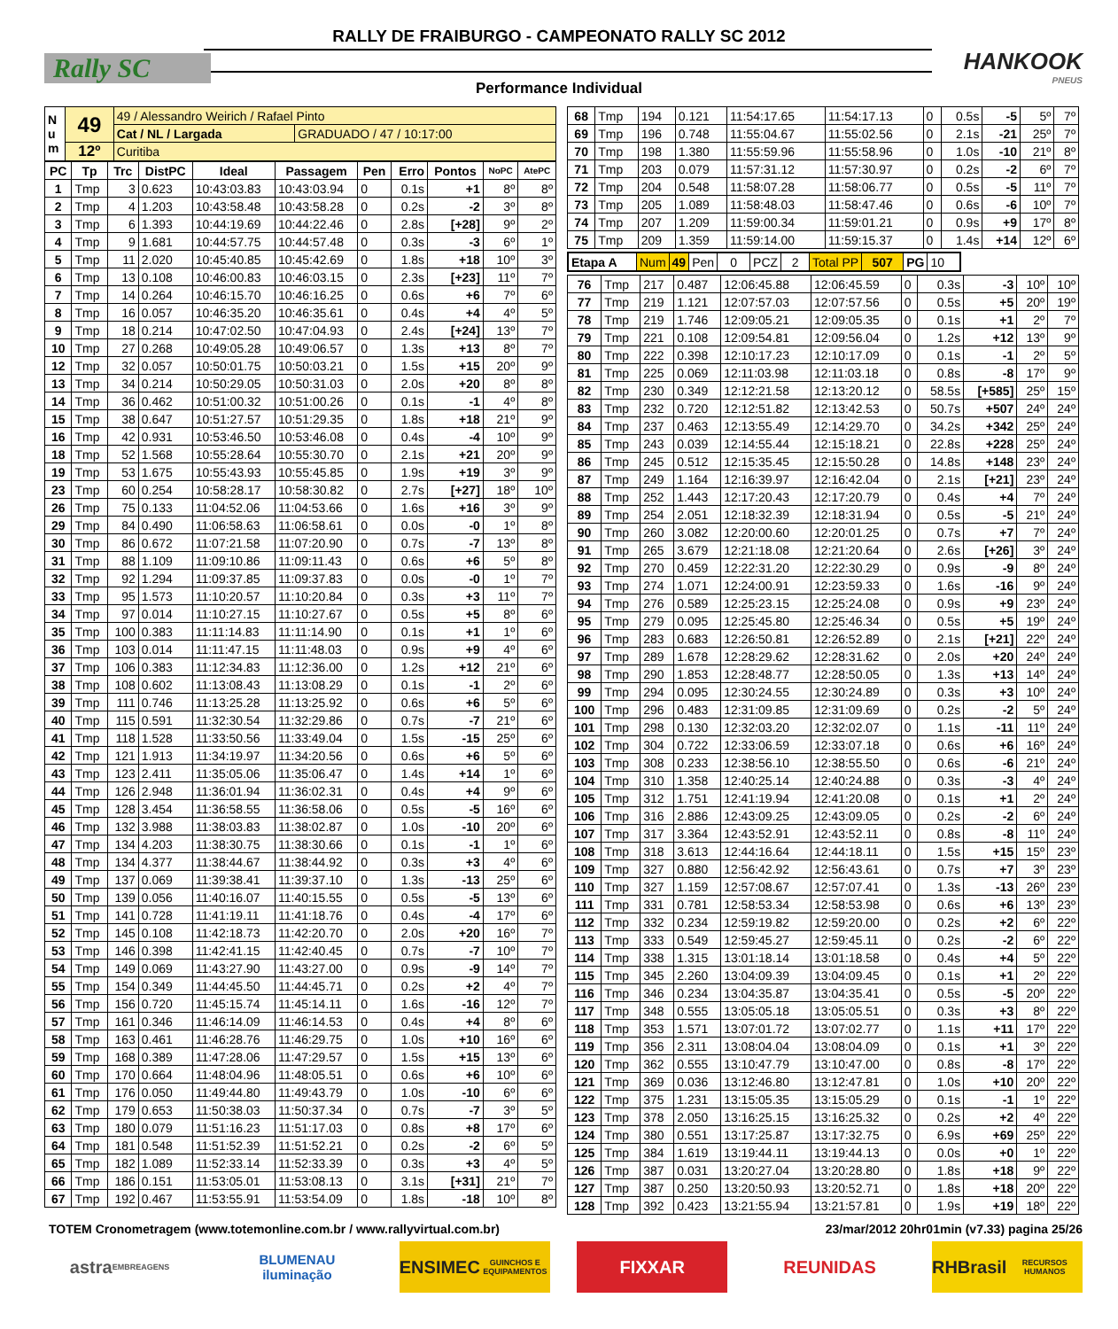RALLY DE FRAIBURGO - CAMPEONATO RALLY SC 2012
Rally SC HANKOOK
PNEUS
Performance Individual
| N u m | 49 | 49 / Alessandro Weirich / Rafael Pinto | |
| | | Cat / NL / Largada | GRADUADO / 47 / 10:17:00 |
| | 12º | Curitiba | |
| PC | Tp | Trc | DistPC | Ideal | Passagem | Pen | Erro | Pontos | NoPC | AtePC |
| --- | --- | --- | --- | --- | --- | --- | --- | --- | --- | --- |
| 1 | Tmp | 3 | 0.623 | 10:43:03.83 | 10:43:03.94 | 0 | 0.1s | +1 | 8º | 8º |
| 2 | Tmp | 4 | 1.203 | 10:43:58.48 | 10:43:58.28 | 0 | 0.2s | -2 | 3º | 8º |
| 3 | Tmp | 6 | 1.393 | 10:44:19.69 | 10:44:22.46 | 0 | 2.8s | [+28] | 9º | 2º |
| 4 | Tmp | 9 | 1.681 | 10:44:57.75 | 10:44:57.48 | 0 | 0.3s | -3 | 6º | 1º |
| 5 | Tmp | 11 | 2.020 | 10:45:40.85 | 10:45:42.69 | 0 | 1.8s | +18 | 10º | 3º |
| 6 | Tmp | 13 | 0.108 | 10:46:00.83 | 10:46:03.15 | 0 | 2.3s | [+23] | 11º | 7º |
| 7 | Tmp | 14 | 0.264 | 10:46:15.70 | 10:46:16.25 | 0 | 0.6s | +6 | 7º | 6º |
| 8 | Tmp | 16 | 0.057 | 10:46:35.20 | 10:46:35.61 | 0 | 0.4s | +4 | 4º | 5º |
| 9 | Tmp | 18 | 0.214 | 10:47:02.50 | 10:47:04.93 | 0 | 2.4s | [+24] | 13º | 7º |
| 10 | Tmp | 27 | 0.268 | 10:49:05.28 | 10:49:06.57 | 0 | 1.3s | +13 | 8º | 7º |
| 12 | Tmp | 32 | 0.057 | 10:50:01.75 | 10:50:03.21 | 0 | 1.5s | +15 | 20º | 9º |
| 13 | Tmp | 34 | 0.214 | 10:50:29.05 | 10:50:31.03 | 0 | 2.0s | +20 | 8º | 8º |
| 14 | Tmp | 36 | 0.462 | 10:51:00.32 | 10:51:00.26 | 0 | 0.1s | -1 | 4º | 8º |
| 15 | Tmp | 38 | 0.647 | 10:51:27.57 | 10:51:29.35 | 0 | 1.8s | +18 | 21º | 9º |
| 16 | Tmp | 42 | 0.931 | 10:53:46.50 | 10:53:46.08 | 0 | 0.4s | -4 | 10º | 9º |
| 18 | Tmp | 52 | 1.568 | 10:55:28.64 | 10:55:30.70 | 0 | 2.1s | +21 | 20º | 9º |
| 19 | Tmp | 53 | 1.675 | 10:55:43.93 | 10:55:45.85 | 0 | 1.9s | +19 | 3º | 9º |
| 23 | Tmp | 60 | 0.254 | 10:58:28.17 | 10:58:30.82 | 0 | 2.7s | [+27] | 18º | 10º |
| 26 | Tmp | 75 | 0.133 | 11:04:52.06 | 11:04:53.66 | 0 | 1.6s | +16 | 3º | 9º |
| 29 | Tmp | 84 | 0.490 | 11:06:58.63 | 11:06:58.61 | 0 | 0.0s | -0 | 1º | 8º |
| 30 | Tmp | 86 | 0.672 | 11:07:21.58 | 11:07:20.90 | 0 | 0.7s | -7 | 13º | 8º |
| 31 | Tmp | 88 | 1.109 | 11:09:10.86 | 11:09:11.43 | 0 | 0.6s | +6 | 5º | 8º |
| 32 | Tmp | 92 | 1.294 | 11:09:37.85 | 11:09:37.83 | 0 | 0.0s | -0 | 1º | 7º |
| 33 | Tmp | 95 | 1.573 | 11:10:20.57 | 11:10:20.84 | 0 | 0.3s | +3 | 11º | 7º |
| 34 | Tmp | 97 | 0.014 | 11:10:27.15 | 11:10:27.67 | 0 | 0.5s | +5 | 8º | 6º |
| 35 | Tmp | 100 | 0.383 | 11:11:14.83 | 11:11:14.90 | 0 | 0.1s | +1 | 1º | 6º |
| 36 | Tmp | 103 | 0.014 | 11:11:47.15 | 11:11:48.03 | 0 | 0.9s | +9 | 4º | 6º |
| 37 | Tmp | 106 | 0.383 | 11:12:34.83 | 11:12:36.00 | 0 | 1.2s | +12 | 21º | 6º |
| 38 | Tmp | 108 | 0.602 | 11:13:08.43 | 11:13:08.29 | 0 | 0.1s | -1 | 2º | 6º |
| 39 | Tmp | 111 | 0.746 | 11:13:25.28 | 11:13:25.92 | 0 | 0.6s | +6 | 5º | 6º |
| 40 | Tmp | 115 | 0.591 | 11:32:30.54 | 11:32:29.86 | 0 | 0.7s | -7 | 21º | 6º |
| 41 | Tmp | 118 | 1.528 | 11:33:50.56 | 11:33:49.04 | 0 | 1.5s | -15 | 25º | 6º |
| 42 | Tmp | 121 | 1.913 | 11:34:19.97 | 11:34:20.56 | 0 | 0.6s | +6 | 5º | 6º |
| 43 | Tmp | 123 | 2.411 | 11:35:05.06 | 11:35:06.47 | 0 | 1.4s | +14 | 1º | 6º |
| 44 | Tmp | 126 | 2.948 | 11:36:01.94 | 11:36:02.31 | 0 | 0.4s | +4 | 9º | 6º |
| 45 | Tmp | 128 | 3.454 | 11:36:58.55 | 11:36:58.06 | 0 | 0.5s | -5 | 16º | 6º |
| 46 | Tmp | 132 | 3.988 | 11:38:03.83 | 11:38:02.87 | 0 | 1.0s | -10 | 20º | 6º |
| 47 | Tmp | 134 | 4.203 | 11:38:30.75 | 11:38:30.66 | 0 | 0.1s | -1 | 1º | 6º |
| 48 | Tmp | 134 | 4.377 | 11:38:44.67 | 11:38:44.92 | 0 | 0.3s | +3 | 4º | 6º |
| 49 | Tmp | 137 | 0.069 | 11:39:38.41 | 11:39:37.10 | 0 | 1.3s | -13 | 25º | 6º |
| 50 | Tmp | 139 | 0.056 | 11:40:16.07 | 11:40:15.55 | 0 | 0.5s | -5 | 13º | 6º |
| 51 | Tmp | 141 | 0.728 | 11:41:19.11 | 11:41:18.76 | 0 | 0.4s | -4 | 17º | 6º |
| 52 | Tmp | 145 | 0.108 | 11:42:18.73 | 11:42:20.70 | 0 | 2.0s | +20 | 16º | 7º |
| 53 | Tmp | 146 | 0.398 | 11:42:41.15 | 11:42:40.45 | 0 | 0.7s | -7 | 10º | 7º |
| 54 | Tmp | 149 | 0.069 | 11:43:27.90 | 11:43:27.00 | 0 | 0.9s | -9 | 14º | 7º |
| 55 | Tmp | 154 | 0.349 | 11:44:45.50 | 11:44:45.71 | 0 | 0.2s | +2 | 4º | 7º |
| 56 | Tmp | 156 | 0.720 | 11:45:15.74 | 11:45:14.11 | 0 | 1.6s | -16 | 12º | 7º |
| 57 | Tmp | 161 | 0.346 | 11:46:14.09 | 11:46:14.53 | 0 | 0.4s | +4 | 8º | 6º |
| 58 | Tmp | 163 | 0.461 | 11:46:28.76 | 11:46:29.75 | 0 | 1.0s | +10 | 16º | 6º |
| 59 | Tmp | 168 | 0.389 | 11:47:28.06 | 11:47:29.57 | 0 | 1.5s | +15 | 13º | 6º |
| 60 | Tmp | 170 | 0.664 | 11:48:04.96 | 11:48:05.51 | 0 | 0.6s | +6 | 10º | 6º |
| 61 | Tmp | 176 | 0.050 | 11:49:44.80 | 11:49:43.79 | 0 | 1.0s | -10 | 6º | 6º |
| 62 | Tmp | 179 | 0.653 | 11:50:38.03 | 11:50:37.34 | 0 | 0.7s | -7 | 3º | 5º |
| 63 | Tmp | 180 | 0.079 | 11:51:16.23 | 11:51:17.03 | 0 | 0.8s | +8 | 17º | 6º |
| 64 | Tmp | 181 | 0.548 | 11:51:52.39 | 11:51:52.21 | 0 | 0.2s | -2 | 6º | 5º |
| 65 | Tmp | 182 | 1.089 | 11:52:33.14 | 11:52:33.39 | 0 | 0.3s | +3 | 4º | 5º |
| 66 | Tmp | 186 | 0.151 | 11:53:05.01 | 11:53:08.13 | 0 | 3.1s | [+31] | 21º | 7º |
| 67 | Tmp | 192 | 0.467 | 11:53:55.91 | 11:53:54.09 | 0 | 1.8s | -18 | 10º | 8º |
| 68 | Tmp | 194 | 0.121 | 11:54:17.65 | 11:54:17.13 | 0 | 0.5s | -5 | 5º | 7º |
| 69 | Tmp | 196 | 0.748 | 11:55:04.67 | 11:55:02.56 | 0 | 2.1s | -21 | 25º | 7º |
| 70 | Tmp | 198 | 1.380 | 11:55:59.96 | 11:55:58.96 | 0 | 1.0s | -10 | 21º | 8º |
| 71 | Tmp | 203 | 0.079 | 11:57:31.12 | 11:57:30.97 | 0 | 0.2s | -2 | 6º | 7º |
| 72 | Tmp | 204 | 0.548 | 11:58:07.28 | 11:58:06.77 | 0 | 0.5s | -5 | 11º | 7º |
| 73 | Tmp | 205 | 1.089 | 11:58:48.03 | 11:58:47.46 | 0 | 0.6s | -6 | 10º | 7º |
| 74 | Tmp | 207 | 1.209 | 11:59:00.34 | 11:59:01.21 | 0 | 0.9s | +9 | 17º | 8º |
| 75 | Tmp | 209 | 1.359 | 11:59:14.00 | 11:59:15.37 | 0 | 1.4s | +14 | 12º | 6º |
| Etapa A | Num | 49 | Pen | 0 | PCZ | 2 | Total PP | 507 | PG | 10 |
| 76 | Tmp | 217 | 0.487 | 12:06:45.88 | 12:06:45.59 | 0 | 0.3s | -3 | 10º | 10º |
| 77 | Tmp | 219 | 1.121 | 12:07:57.03 | 12:07:57.56 | 0 | 0.5s | +5 | 20º | 19º |
| 78 | Tmp | 219 | 1.746 | 12:09:05.21 | 12:09:05.35 | 0 | 0.1s | +1 | 2º | 7º |
| 79 | Tmp | 221 | 0.108 | 12:09:54.81 | 12:09:56.04 | 0 | 1.2s | +12 | 13º | 9º |
| 80 | Tmp | 222 | 0.398 | 12:10:17.23 | 12:10:17.09 | 0 | 0.1s | -1 | 2º | 5º |
| 81 | Tmp | 225 | 0.069 | 12:11:03.98 | 12:11:03.18 | 0 | 0.8s | -8 | 17º | 9º |
| 82 | Tmp | 230 | 0.349 | 12:12:21.58 | 12:13:20.12 | 0 | 58.5s | [+585] | 25º | 15º |
| 83 | Tmp | 232 | 0.720 | 12:12:51.82 | 12:13:42.53 | 0 | 50.7s | +507 | 24º | 24º |
| 84 | Tmp | 237 | 0.463 | 12:13:55.49 | 12:14:29.70 | 0 | 34.2s | +342 | 25º | 24º |
| 85 | Tmp | 243 | 0.039 | 12:14:55.44 | 12:15:18.21 | 0 | 22.8s | +228 | 25º | 24º |
| 86 | Tmp | 245 | 0.512 | 12:15:35.45 | 12:15:50.28 | 0 | 14.8s | +148 | 23º | 24º |
| 87 | Tmp | 249 | 1.164 | 12:16:39.97 | 12:16:42.04 | 0 | 2.1s | [+21] | 23º | 24º |
| 88 | Tmp | 252 | 1.443 | 12:17:20.43 | 12:17:20.79 | 0 | 0.4s | +4 | 7º | 24º |
| 89 | Tmp | 254 | 2.051 | 12:18:32.39 | 12:18:31.94 | 0 | 0.5s | -5 | 21º | 24º |
| 90 | Tmp | 260 | 3.082 | 12:20:00.60 | 12:20:01.25 | 0 | 0.7s | +7 | 7º | 24º |
| 91 | Tmp | 265 | 3.679 | 12:21:18.08 | 12:21:20.64 | 0 | 2.6s | [+26] | 3º | 24º |
| 92 | Tmp | 270 | 0.459 | 12:22:31.20 | 12:22:30.29 | 0 | 0.9s | -9 | 8º | 24º |
| 93 | Tmp | 274 | 1.071 | 12:24:00.91 | 12:23:59.33 | 0 | 1.6s | -16 | 9º | 24º |
| 94 | Tmp | 276 | 0.589 | 12:25:23.15 | 12:25:24.08 | 0 | 0.9s | +9 | 23º | 24º |
| 95 | Tmp | 279 | 0.095 | 12:25:45.80 | 12:25:46.34 | 0 | 0.5s | +5 | 19º | 24º |
| 96 | Tmp | 283 | 0.683 | 12:26:50.81 | 12:26:52.89 | 0 | 2.1s | [+21] | 22º | 24º |
| 97 | Tmp | 289 | 1.678 | 12:28:29.62 | 12:28:31.62 | 0 | 2.0s | +20 | 24º | 24º |
| 98 | Tmp | 290 | 1.853 | 12:28:48.77 | 12:28:50.05 | 0 | 1.3s | +13 | 14º | 24º |
| 99 | Tmp | 294 | 0.095 | 12:30:24.55 | 12:30:24.89 | 0 | 0.3s | +3 | 10º | 24º |
| 100 | Tmp | 296 | 0.483 | 12:31:09.85 | 12:31:09.69 | 0 | 0.2s | -2 | 5º | 24º |
| 101 | Tmp | 298 | 0.130 | 12:32:03.20 | 12:32:02.07 | 0 | 1.1s | -11 | 11º | 24º |
| 102 | Tmp | 304 | 0.722 | 12:33:06.59 | 12:33:07.18 | 0 | 0.6s | +6 | 16º | 24º |
| 103 | Tmp | 308 | 0.233 | 12:38:56.10 | 12:38:55.50 | 0 | 0.6s | -6 | 21º | 24º |
| 104 | Tmp | 310 | 1.358 | 12:40:25.14 | 12:40:24.88 | 0 | 0.3s | -3 | 4º | 24º |
| 105 | Tmp | 312 | 1.751 | 12:41:19.94 | 12:41:20.08 | 0 | 0.1s | +1 | 2º | 24º |
| 106 | Tmp | 316 | 2.886 | 12:43:09.25 | 12:43:09.05 | 0 | 0.2s | -2 | 6º | 24º |
| 107 | Tmp | 317 | 3.364 | 12:43:52.91 | 12:43:52.11 | 0 | 0.8s | -8 | 11º | 24º |
| 108 | Tmp | 318 | 3.613 | 12:44:16.64 | 12:44:18.11 | 0 | 1.5s | +15 | 15º | 23º |
| 109 | Tmp | 327 | 0.880 | 12:56:42.92 | 12:56:43.61 | 0 | 0.7s | +7 | 3º | 23º |
| 110 | Tmp | 327 | 1.159 | 12:57:08.67 | 12:57:07.41 | 0 | 1.3s | -13 | 26º | 23º |
| 111 | Tmp | 331 | 0.781 | 12:58:53.34 | 12:58:53.98 | 0 | 0.6s | +6 | 13º | 23º |
| 112 | Tmp | 332 | 0.234 | 12:59:19.82 | 12:59:20.00 | 0 | 0.2s | +2 | 6º | 22º |
| 113 | Tmp | 333 | 0.549 | 12:59:45.27 | 12:59:45.11 | 0 | 0.2s | -2 | 6º | 22º |
| 114 | Tmp | 338 | 1.315 | 13:01:18.14 | 13:01:18.58 | 0 | 0.4s | +4 | 5º | 22º |
| 115 | Tmp | 345 | 2.260 | 13:04:09.39 | 13:04:09.45 | 0 | 0.1s | +1 | 2º | 22º |
| 116 | Tmp | 346 | 0.234 | 13:04:35.87 | 13:04:35.41 | 0 | 0.5s | -5 | 20º | 22º |
| 117 | Tmp | 348 | 0.555 | 13:05:05.18 | 13:05:05.51 | 0 | 0.3s | +3 | 8º | 22º |
| 118 | Tmp | 353 | 1.571 | 13:07:01.72 | 13:07:02.77 | 0 | 1.1s | +11 | 17º | 22º |
| 119 | Tmp | 356 | 2.311 | 13:08:04.04 | 13:08:04.09 | 0 | 0.1s | +1 | 3º | 22º |
| 120 | Tmp | 362 | 0.555 | 13:10:47.79 | 13:10:47.00 | 0 | 0.8s | -8 | 17º | 22º |
| 121 | Tmp | 369 | 0.036 | 13:12:46.80 | 13:12:47.81 | 0 | 1.0s | +10 | 20º | 22º |
| 122 | Tmp | 375 | 1.231 | 13:15:05.35 | 13:15:05.29 | 0 | 0.1s | -1 | 1º | 22º |
| 123 | Tmp | 378 | 2.050 | 13:16:25.15 | 13:16:25.32 | 0 | 0.2s | +2 | 4º | 22º |
| 124 | Tmp | 380 | 0.551 | 13:17:25.87 | 13:17:32.75 | 0 | 6.9s | +69 | 25º | 22º |
| 125 | Tmp | 384 | 1.619 | 13:19:44.11 | 13:19:44.13 | 0 | 0.0s | +0 | 1º | 22º |
| 126 | Tmp | 387 | 0.031 | 13:20:27.04 | 13:20:28.80 | 0 | 1.8s | +18 | 9º | 22º |
| 127 | Tmp | 387 | 0.250 | 13:20:50.93 | 13:20:52.71 | 0 | 1.8s | +18 | 20º | 22º |
| 128 | Tmp | 392 | 0.423 | 13:21:55.94 | 13:21:57.81 | 0 | 1.9s | +19 | 18º | 22º |
TOTEM Cronometragem (www.totemonline.com.br / www.rallyvirtual.com.br) 23/mar/2012 20hr01min (v7.33) pagina 25/26
astra
EMBREAGENS
BLUMENAU
iluminação
ENSIMEC
GUINCHOS E EQUIPAMENTOS
FIXXAR REUNIDAS RHBrasil
RECURSOS HUMANOS